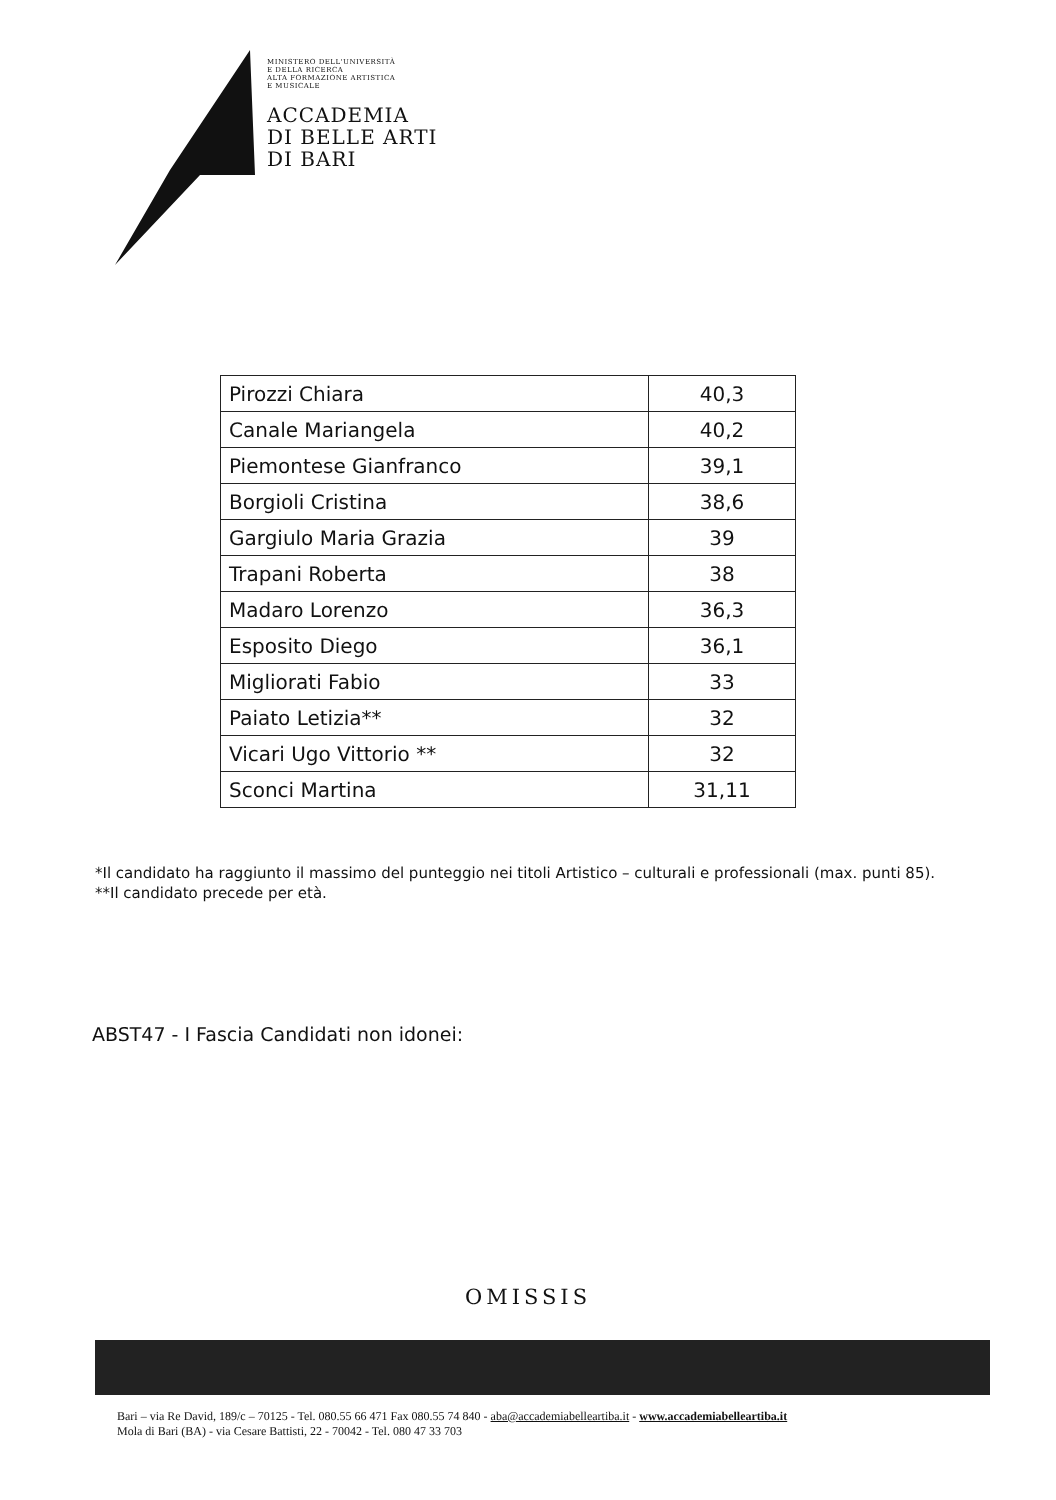MINISTERO DELL'UNIVERSITÀ
E DELLA RICERCA
ALTA FORMAZIONE ARTISTICA
E MUSICALE
ACCADEMIA
DI BELLE ARTI
DI BARI
| Pirozzi Chiara | 40,3 |
| Canale Mariangela | 40,2 |
| Piemontese Gianfranco | 39,1 |
| Borgioli Cristina | 38,6 |
| Gargiulo Maria Grazia | 39 |
| Trapani Roberta | 38 |
| Madaro Lorenzo | 36,3 |
| Esposito Diego | 36,1 |
| Migliorati Fabio | 33 |
| Paiato Letizia** | 32 |
| Vicari Ugo Vittorio ** | 32 |
| Sconci Martina | 31,11 |
*Il candidato ha raggiunto il massimo del punteggio nei titoli Artistico – culturali e professionali (max. punti 85).
**Il candidato precede per età.
ABST47 - I Fascia Candidati non idonei:
OMISSIS
Bari – via Re David, 189/c – 70125 - Tel. 080.55 66 471 Fax 080.55 74 840 - aba@accademiabelleartiba.it - www.accademiabelleartiba.it
Mola di Bari (BA) - via Cesare Battisti, 22 - 70042 - Tel. 080 47 33 703